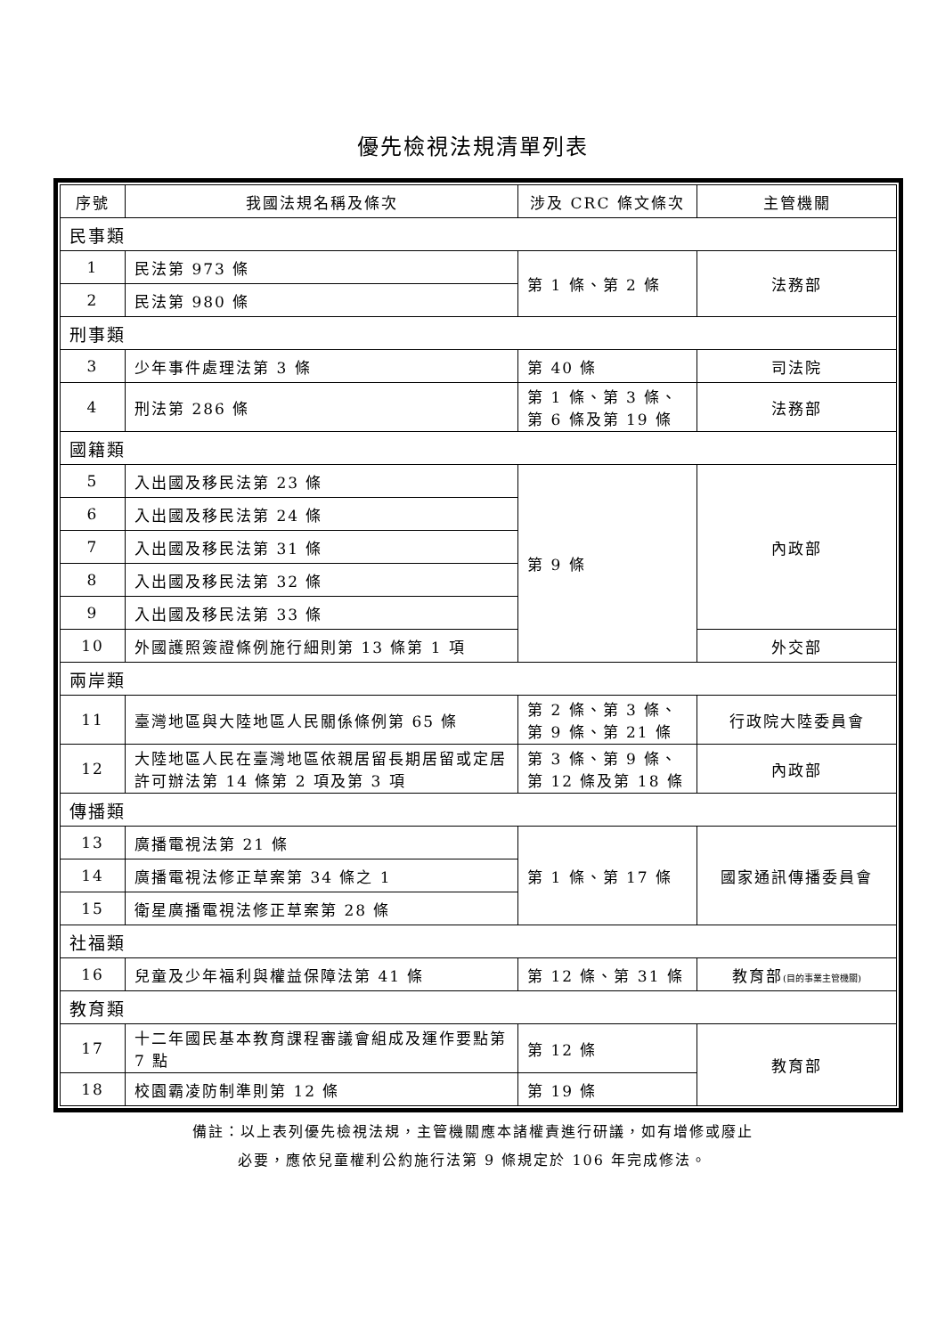優先檢視法規清單列表
| 序號 | 我國法規名稱及條次 | 涉及 CRC 條文條次 | 主管機關 |
| --- | --- | --- | --- |
| 民事類 | | | |
| 1 | 民法第 973 條 | 第 1 條、第 2 條 | 法務部 |
| 2 | 民法第 980 條 | | |
| 刑事類 | | | |
| 3 | 少年事件處理法第 3 條 | 第 40 條 | 司法院 |
| 4 | 刑法第 286 條 | 第 1 條、第 3 條、第 6 條及第 19 條 | 法務部 |
| 國籍類 | | | |
| 5 | 入出國及移民法第 23 條 | 第 9 條 | 內政部 |
| 6 | 入出國及移民法第 24 條 | | |
| 7 | 入出國及移民法第 31 條 | | |
| 8 | 入出國及移民法第 32 條 | | |
| 9 | 入出國及移民法第 33 條 | | |
| 10 | 外國護照簽證條例施行細則第 13 條第 1 項 | | 外交部 |
| 兩岸類 | | | |
| 11 | 臺灣地區與大陸地區人民關係條例第 65 條 | 第 2 條、第 3 條、第 9 條、第 21 條 | 行政院大陸委員會 |
| 12 | 大陸地區人民在臺灣地區依親居留長期居留或定居許可辦法第 14 條第 2 項及第 3 項 | 第 3 條、第 9 條、第 12 條及第 18 條 | 內政部 |
| 傳播類 | | | |
| 13 | 廣播電視法第 21 條 | 第 1 條、第 17 條 | 國家通訊傳播委員會 |
| 14 | 廣播電視法修正草案第 34 條之 1 | | |
| 15 | 衛星廣播電視法修正草案第 28 條 | | |
| 社福類 | | | |
| 16 | 兒童及少年福利與權益保障法第 41 條 | 第 12 條、第 31 條 | 教育部 (目的事業主管機關) |
| 教育類 | | | |
| 17 | 十二年國民基本教育課程審議會組成及運作要點第 7 點 | 第 12 條 | 教育部 |
| 18 | 校園霸凌防制準則第 12 條 | 第 19 條 | |
備註：以上表列優先檢視法規，主管機關應本諸權責進行研議，如有增修或廢止
必要，應依兒童權利公約施行法第 9 條規定於 106 年完成修法。